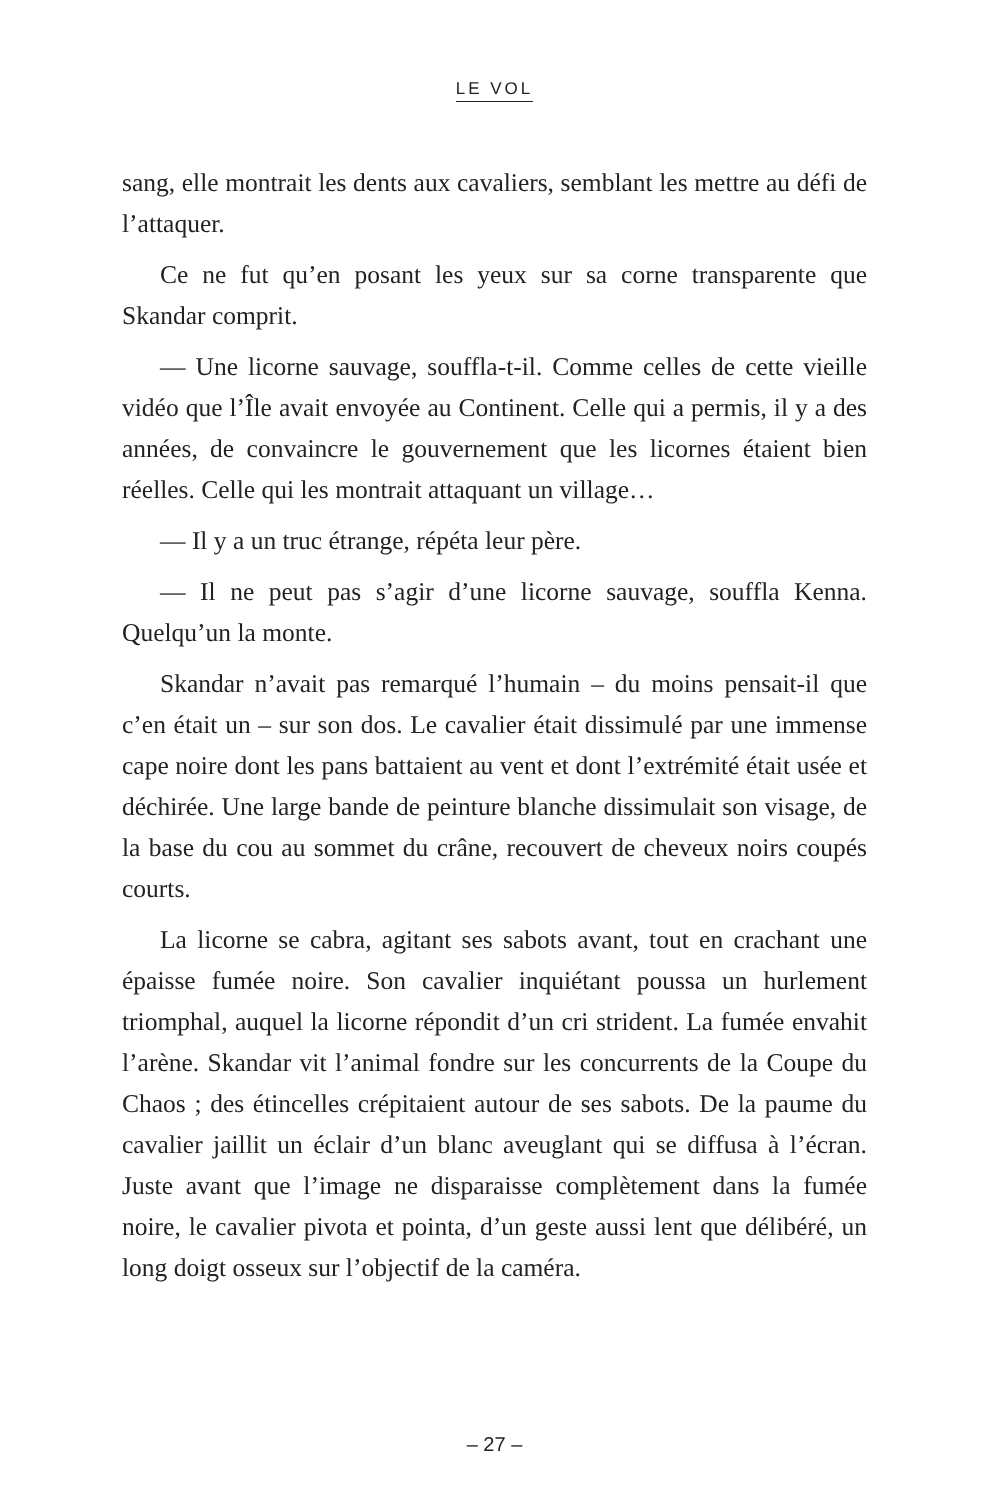LE VOL
sang, elle montrait les dents aux cavaliers, semblant les mettre au défi de l’attaquer.
Ce ne fut qu’en posant les yeux sur sa corne transparente que Skandar comprit.
— Une licorne sauvage, souffla-t-il. Comme celles de cette vieille vidéo que l’Île avait envoyée au Continent. Celle qui a permis, il y a des années, de convaincre le gouvernement que les licornes étaient bien réelles. Celle qui les montrait attaquant un village…
— Il y a un truc étrange, répéta leur père.
— Il ne peut pas s’agir d’une licorne sauvage, souffla Kenna. Quelqu’un la monte.
Skandar n’avait pas remarqué l’humain – du moins pensait-il que c’en était un – sur son dos. Le cavalier était dissimulé par une immense cape noire dont les pans battaient au vent et dont l’extrémité était usée et déchirée. Une large bande de peinture blanche dissimulait son visage, de la base du cou au sommet du crâne, recouvert de cheveux noirs coupés courts.
La licorne se cabra, agitant ses sabots avant, tout en crachant une épaisse fumée noire. Son cavalier inquiétant poussa un hurlement triomphal, auquel la licorne répondit d’un cri strident. La fumée envahit l’arène. Skandar vit l’animal fondre sur les concurrents de la Coupe du Chaos ; des étincelles crépitaient autour de ses sabots. De la paume du cavalier jaillit un éclair d’un blanc aveuglant qui se diffusa à l’écran. Juste avant que l’image ne disparaisse complètement dans la fumée noire, le cavalier pivota et pointa, d’un geste aussi lent que délibéré, un long doigt osseux sur l’objectif de la caméra.
– 27 –